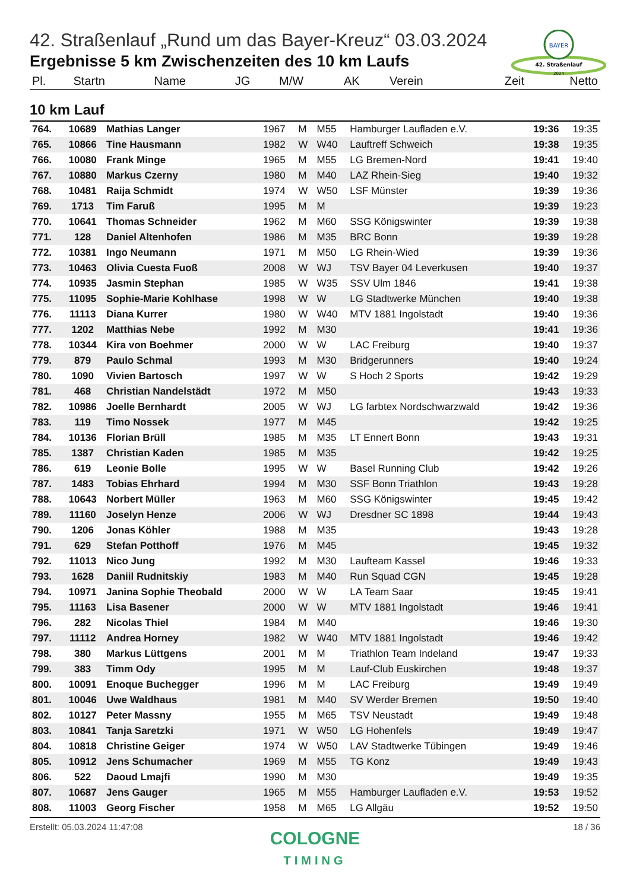BAYER
42. Straßenlauf
2024
42. Straßenlauf „Rund um das Bayer-Kreuz“ 03.03.2024
Ergebnisse 5 km Zwischenzeiten des 10 km Laufs
| Pl. | Startn | Name | JG | M/W | AK | Verein | Zeit | Netto |
| --- | --- | --- | --- | --- | --- | --- | --- | --- |
10 km Lauf
| 764. | 10689 | Mathias Langer | 1967 | M | M55 | Hamburger Laufladen e.V. | 19:36 | 19:35 |
| 765. | 10866 | Tine Hausmann | 1982 | W | W40 | Lauftreff Schweich | 19:38 | 19:35 |
| 766. | 10080 | Frank Minge | 1965 | M | M55 | LG Bremen-Nord | 19:41 | 19:40 |
| 767. | 10880 | Markus Czerny | 1980 | M | M40 | LAZ Rhein-Sieg | 19:40 | 19:32 |
| 768. | 10481 | Raija Schmidt | 1974 | W | W50 | LSF Münster | 19:39 | 19:36 |
| 769. | 1713 | Tim Faruß | 1995 | M | M | | 19:39 | 19:23 |
| 770. | 10641 | Thomas Schneider | 1962 | M | M60 | SSG Königswinter | 19:39 | 19:38 |
| 771. | 128 | Daniel Altenhofen | 1986 | M | M35 | BRC Bonn | 19:39 | 19:28 |
| 772. | 10381 | Ingo Neumann | 1971 | M | M50 | LG Rhein-Wied | 19:39 | 19:36 |
| 773. | 10463 | Olivia Cuesta Fuoß | 2008 | W | WJ | TSV Bayer 04 Leverkusen | 19:40 | 19:37 |
| 774. | 10935 | Jasmin Stephan | 1985 | W | W35 | SSV Ulm 1846 | 19:41 | 19:38 |
| 775. | 11095 | Sophie-Marie Kohlhase | 1998 | W | W | LG Stadtwerke München | 19:40 | 19:38 |
| 776. | 11113 | Diana Kurrer | 1980 | W | W40 | MTV 1881 Ingolstadt | 19:40 | 19:36 |
| 777. | 1202 | Matthias Nebe | 1992 | M | M30 | | 19:41 | 19:36 |
| 778. | 10344 | Kira von Boehmer | 2000 | W | W | LAC Freiburg | 19:40 | 19:37 |
| 779. | 879 | Paulo Schmal | 1993 | M | M30 | Bridgerunners | 19:40 | 19:24 |
| 780. | 1090 | Vivien Bartosch | 1997 | W | W | S Hoch 2 Sports | 19:42 | 19:29 |
| 781. | 468 | Christian Nandelstädt | 1972 | M | M50 | | 19:43 | 19:33 |
| 782. | 10986 | Joelle Bernhardt | 2005 | W | WJ | LG farbtex Nordschwarzwald | 19:42 | 19:36 |
| 783. | 119 | Timo Nossek | 1977 | M | M45 | | 19:42 | 19:25 |
| 784. | 10136 | Florian Brüll | 1985 | M | M35 | LT Ennert Bonn | 19:43 | 19:31 |
| 785. | 1387 | Christian Kaden | 1985 | M | M35 | | 19:42 | 19:25 |
| 786. | 619 | Leonie Bolle | 1995 | W | W | Basel Running Club | 19:42 | 19:26 |
| 787. | 1483 | Tobias Ehrhard | 1994 | M | M30 | SSF Bonn Triathlon | 19:43 | 19:28 |
| 788. | 10643 | Norbert Müller | 1963 | M | M60 | SSG Königswinter | 19:45 | 19:42 |
| 789. | 11160 | Joselyn Henze | 2006 | W | WJ | Dresdner SC 1898 | 19:44 | 19:43 |
| 790. | 1206 | Jonas Köhler | 1988 | M | M35 | | 19:43 | 19:28 |
| 791. | 629 | Stefan Potthoff | 1976 | M | M45 | | 19:45 | 19:32 |
| 792. | 11013 | Nico Jung | 1992 | M | M30 | Laufteam Kassel | 19:46 | 19:33 |
| 793. | 1628 | Daniil Rudnitskiy | 1983 | M | M40 | Run Squad CGN | 19:45 | 19:28 |
| 794. | 10971 | Janina Sophie Theobald | 2000 | W | W | LA Team Saar | 19:45 | 19:41 |
| 795. | 11163 | Lisa Basener | 2000 | W | W | MTV 1881 Ingolstadt | 19:46 | 19:41 |
| 796. | 282 | Nicolas Thiel | 1984 | M | M40 | | 19:46 | 19:30 |
| 797. | 11112 | Andrea Horney | 1982 | W | W40 | MTV 1881 Ingolstadt | 19:46 | 19:42 |
| 798. | 380 | Markus Lüttgens | 2001 | M | M | Triathlon Team Indeland | 19:47 | 19:33 |
| 799. | 383 | Timm Ody | 1995 | M | M | Lauf-Club Euskirchen | 19:48 | 19:37 |
| 800. | 10091 | Enoque Buchegger | 1996 | M | M | LAC Freiburg | 19:49 | 19:49 |
| 801. | 10046 | Uwe Waldhaus | 1981 | M | M40 | SV Werder Bremen | 19:50 | 19:40 |
| 802. | 10127 | Peter Massny | 1955 | M | M65 | TSV Neustadt | 19:49 | 19:48 |
| 803. | 10841 | Tanja Saretzki | 1971 | W | W50 | LG Hohenfels | 19:49 | 19:47 |
| 804. | 10818 | Christine Geiger | 1974 | W | W50 | LAV Stadtwerke Tübingen | 19:49 | 19:46 |
| 805. | 10912 | Jens Schumacher | 1969 | M | M55 | TG Konz | 19:49 | 19:43 |
| 806. | 522 | Daoud Lmajfi | 1990 | M | M30 | | 19:49 | 19:35 |
| 807. | 10687 | Jens Gauger | 1965 | M | M55 | Hamburger Laufladen e.V. | 19:53 | 19:52 |
| 808. | 11003 | Georg Fischer | 1958 | M | M65 | LG Allgäu | 19:52 | 19:50 |
Erstellt: 05.03.2024 11:47:08 18 / 36
COLOGNE
TIMING